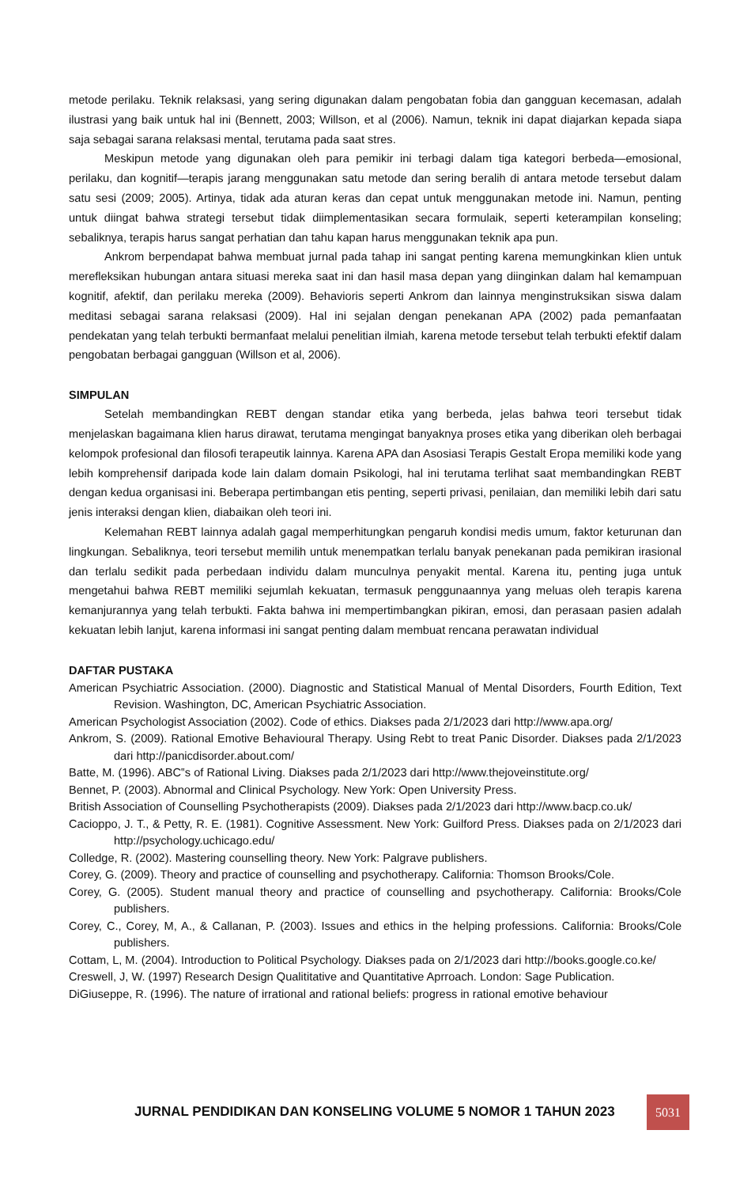metode perilaku. Teknik relaksasi, yang sering digunakan dalam pengobatan fobia dan gangguan kecemasan, adalah ilustrasi yang baik untuk hal ini (Bennett, 2003; Willson, et al (2006). Namun, teknik ini dapat diajarkan kepada siapa saja sebagai sarana relaksasi mental, terutama pada saat stres.
Meskipun metode yang digunakan oleh para pemikir ini terbagi dalam tiga kategori berbeda—emosional, perilaku, dan kognitif—terapis jarang menggunakan satu metode dan sering beralih di antara metode tersebut dalam satu sesi (2009; 2005). Artinya, tidak ada aturan keras dan cepat untuk menggunakan metode ini. Namun, penting untuk diingat bahwa strategi tersebut tidak diimplementasikan secara formulaik, seperti keterampilan konseling; sebaliknya, terapis harus sangat perhatian dan tahu kapan harus menggunakan teknik apa pun.
Ankrom berpendapat bahwa membuat jurnal pada tahap ini sangat penting karena memungkinkan klien untuk merefleksikan hubungan antara situasi mereka saat ini dan hasil masa depan yang diinginkan dalam hal kemampuan kognitif, afektif, dan perilaku mereka (2009). Behavioris seperti Ankrom dan lainnya menginstruksikan siswa dalam meditasi sebagai sarana relaksasi (2009). Hal ini sejalan dengan penekanan APA (2002) pada pemanfaatan pendekatan yang telah terbukti bermanfaat melalui penelitian ilmiah, karena metode tersebut telah terbukti efektif dalam pengobatan berbagai gangguan (Willson et al, 2006).
SIMPULAN
Setelah membandingkan REBT dengan standar etika yang berbeda, jelas bahwa teori tersebut tidak menjelaskan bagaimana klien harus dirawat, terutama mengingat banyaknya proses etika yang diberikan oleh berbagai kelompok profesional dan filosofi terapeutik lainnya. Karena APA dan Asosiasi Terapis Gestalt Eropa memiliki kode yang lebih komprehensif daripada kode lain dalam domain Psikologi, hal ini terutama terlihat saat membandingkan REBT dengan kedua organisasi ini. Beberapa pertimbangan etis penting, seperti privasi, penilaian, dan memiliki lebih dari satu jenis interaksi dengan klien, diabaikan oleh teori ini.
Kelemahan REBT lainnya adalah gagal memperhitungkan pengaruh kondisi medis umum, faktor keturunan dan lingkungan. Sebaliknya, teori tersebut memilih untuk menempatkan terlalu banyak penekanan pada pemikiran irasional dan terlalu sedikit pada perbedaan individu dalam munculnya penyakit mental. Karena itu, penting juga untuk mengetahui bahwa REBT memiliki sejumlah kekuatan, termasuk penggunaannya yang meluas oleh terapis karena kemanjurannya yang telah terbukti. Fakta bahwa ini mempertimbangkan pikiran, emosi, dan perasaan pasien adalah kekuatan lebih lanjut, karena informasi ini sangat penting dalam membuat rencana perawatan individual
DAFTAR PUSTAKA
American Psychiatric Association. (2000). Diagnostic and Statistical Manual of Mental Disorders, Fourth Edition, Text Revision. Washington, DC, American Psychiatric Association.
American Psychologist Association (2002). Code of ethics. Diakses pada 2/1/2023 dari http://www.apa.org/
Ankrom, S. (2009). Rational Emotive Behavioural Therapy. Using Rebt to treat Panic Disorder. Diakses pada 2/1/2023 dari http://panicdisorder.about.com/
Batte, M. (1996). ABC‟s of Rational Living. Diakses pada 2/1/2023 dari http://www.thejoveinstitute.org/
Bennet, P. (2003). Abnormal and Clinical Psychology. New York: Open University Press.
British Association of Counselling Psychotherapists (2009). Diakses pada 2/1/2023 dari http://www.bacp.co.uk/
Cacioppo, J. T., & Petty, R. E. (1981). Cognitive Assessment. New York: Guilford Press. Diakses pada on 2/1/2023 dari http://psychology.uchicago.edu/
Colledge, R. (2002). Mastering counselling theory. New York: Palgrave publishers.
Corey, G. (2009). Theory and practice of counselling and psychotherapy. California: Thomson Brooks/Cole.
Corey, G. (2005). Student manual theory and practice of counselling and psychotherapy. California: Brooks/Cole publishers.
Corey, C., Corey, M, A., & Callanan, P. (2003). Issues and ethics in the helping professions. California: Brooks/Cole publishers.
Cottam, L, M. (2004). Introduction to Political Psychology. Diakses pada on 2/1/2023 dari http://books.google.co.ke/
Creswell, J, W. (1997) Research Design Qualititative and Quantitative Aprroach. London: Sage Publication.
DiGiuseppe, R. (1996). The nature of irrational and rational beliefs: progress in rational emotive behaviour
JURNAL PENDIDIKAN DAN KONSELING VOLUME 5 NOMOR 1 TAHUN 2023
5031